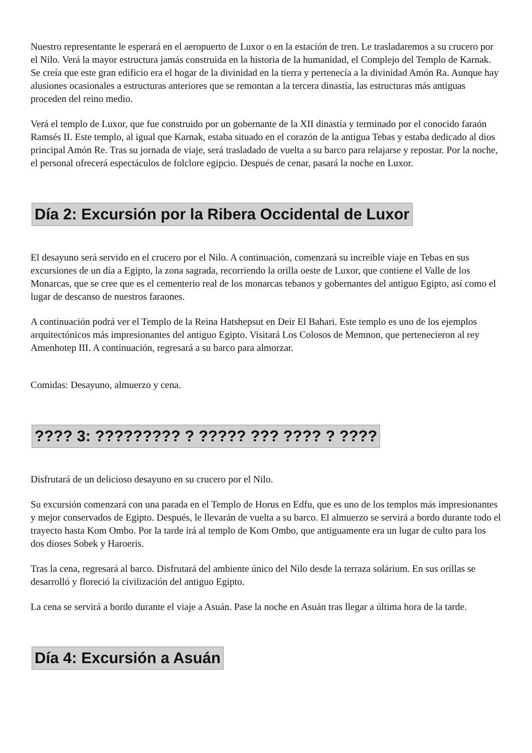Nuestro representante le esperará en el aeropuerto de Luxor o en la estación de tren. Le trasladaremos a su crucero por el Nilo. Verá la mayor estructura jamás construida en la historia de la humanidad, el Complejo del Templo de Karnak. Se creía que este gran edificio era el hogar de la divinidad en la tierra y pertenecía a la divinidad Amón Ra. Aunque hay alusiones ocasionales a estructuras anteriores que se remontan a la tercera dinastía, las estructuras más antiguas proceden del reino medio.
Verá el templo de Luxor, que fue construido por un gobernante de la XII dinastía y terminado por el conocido faraón Ramsés II. Este templo, al igual que Karnak, estaba situado en el corazón de la antigua Tebas y estaba dedicado al dios principal Amón Re. Tras su jornada de viaje, será trasladado de vuelta a su barco para relajarse y repostar. Por la noche, el personal ofrecerá espectáculos de folclore egipcio. Después de cenar, pasará la noche en Luxor.
Día 2: Excursión por la Ribera Occidental de Luxor
El desayuno será servido en el crucero por el Nilo. A continuación, comenzará su increíble viaje en Tebas en sus excursiones de un día a Egipto, la zona sagrada, recorriendo la orilla oeste de Luxor, que contiene el Valle de los Monarcas, que se cree que es el cementerio real de los monarcas tebanos y gobernantes del antiguo Egipto, así como el lugar de descanso de nuestros faraones.
A continuación podrá ver el Templo de la Reina Hatshepsut en Deir El Bahari. Este templo es uno de los ejemplos arquitectónicos más impresionantes del antiguo Egipto. Visitará Los Colosos de Memnon, que pertenecieron al rey Amenhotep III. A continuación, regresará a su barco para almorzar.
Comidas: Desayuno, almuerzo y cena.
???? 3: ????????? ? ????? ??? ???? ? ????
Disfrutará de un delicioso desayuno en su crucero por el Nilo.
Su excursión comenzará con una parada en el Templo de Horus en Edfu, que es uno de los templos más impresionantes y mejor conservados de Egipto. Después, le llevarán de vuelta a su barco. El almuerzo se servirá a bordo durante todo el trayecto hasta Kom Ombo. Por la tarde irá al templo de Kom Ombo, que antiguamente era un lugar de culto para los dos dioses Sobek y Haroeris.
Tras la cena, regresará al barco. Disfrutará del ambiente único del Nilo desde la terraza solárium. En sus orillas se desarrolló y floreció la civilización del antiguo Egipto.
La cena se servirá a bordo durante el viaje a Asuán. Pase la noche en Asuán tras llegar a última hora de la tarde.
Día 4: Excursión a Asuán